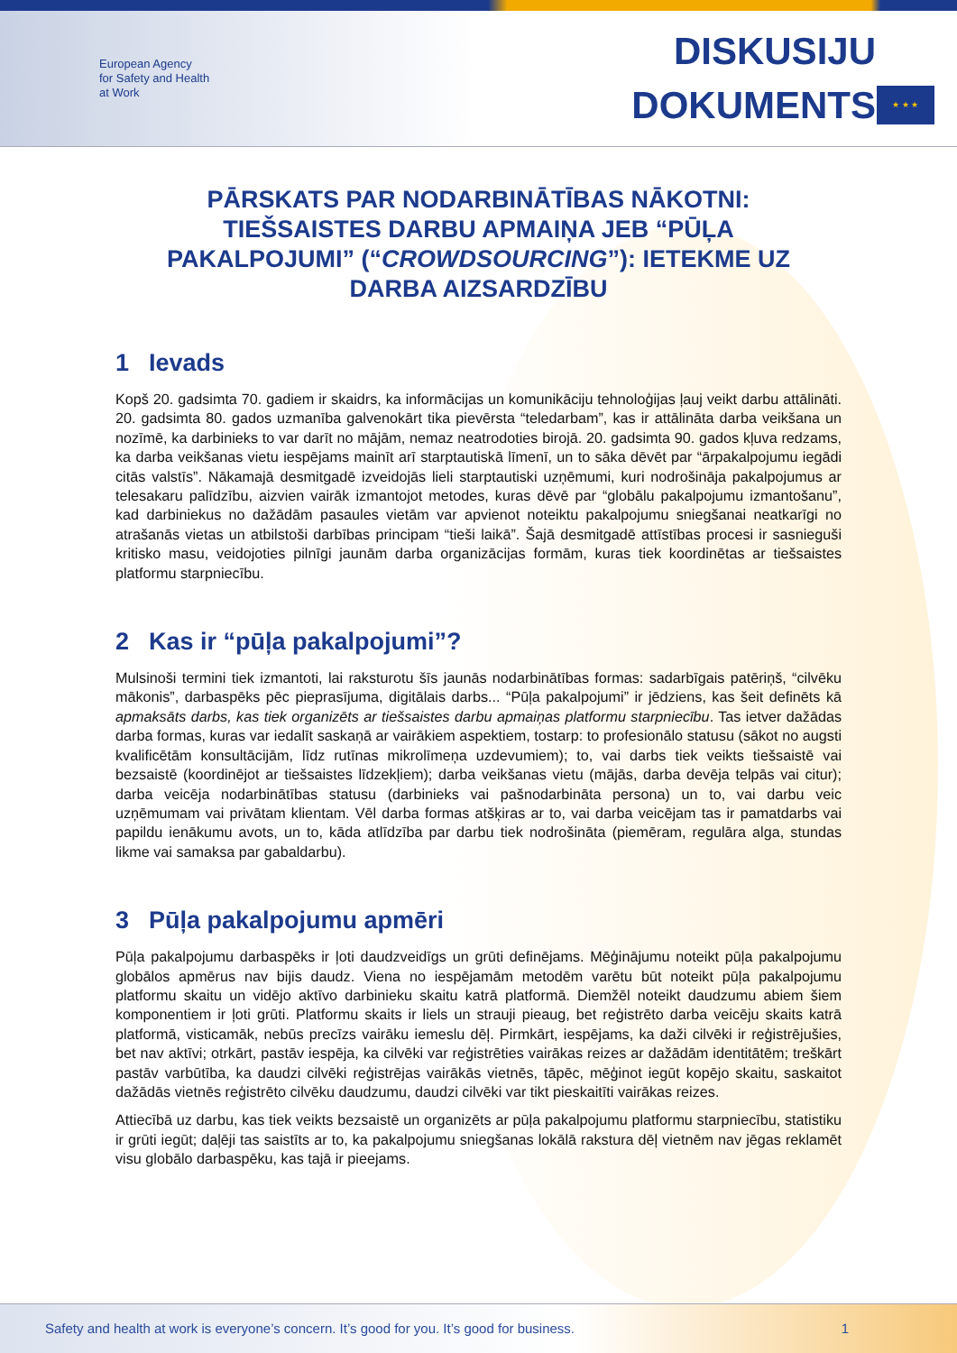European Agency
for Safety and Health
at Work
DISKUSIJU
DOKUMENTS
★ ★ ★
PĀRSKATS PAR NODARBINĀTĪBAS NĀKOTNI: TIEŠSAISTES DARBU APMAIŅA JEB “PŪĻA PAKALPOJUMI” (“CROWDSOURCING”): IETEKME UZ DARBA AIZSARDZĪBU
1 Ievads
Kopš 20. gadsimta 70. gadiem ir skaidrs, ka informācijas un komunikāciju tehnoloģijas ļauj veikt darbu attālināti. 20. gadsimta 80. gados uzmanība galvenokārt tika pievērsta “teledarbam”, kas ir attālināta darba veikšana un nozīmē, ka darbinieks to var darīt no mājām, nemaz neatrodoties birojā. 20. gadsimta 90. gados kļuva redzams, ka darba veikšanas vietu iespējams mainīt arī starptautiskā līmenī, un to sāka dēvēt par “ārpakalpojumu iegādi citās valstīs”. Nākamajā desmitgadē izveidojās lieli starptautiski uzņēmumi, kuri nodrošināja pakalpojumus ar telesakaru palīdzību, aizvien vairāk izmantojot metodes, kuras dēvē par “globālu pakalpojumu izmantošanu”, kad darbiniekus no dažādām pasaules vietām var apvienot noteiktu pakalpojumu sniegšanai neatkarīgi no atrašanās vietas un atbilstoši darbības principam “tieši laikā”. Šajā desmitgadē attīstības procesi ir sasnieguši kritisko masu, veidojoties pilnīgi jaunām darba organizācijas formām, kuras tiek koordinētas ar tiešsaistes platformu starpniecību.
2 Kas ir “pūļa pakalpojumi”?
Mulsinoši termini tiek izmantoti, lai raksturotu šīs jaunās nodarbinātības formas: sadarbīgais patēriņš, “cilvēku mākonis”, darbaspēks pēc pieprasījuma, digitālais darbs... “Pūļa pakalpojumi” ir jēdziens, kas šeit definēts kā apmaksāts darbs, kas tiek organizēts ar tiešsaistes darbu apmaiņas platformu starpniecību. Tas ietver dažādas darba formas, kuras var iedalīt saskaņā ar vairākiem aspektiem, tostarp: to profesionālo statusu (sākot no augsti kvalificētām konsultācijām, līdz rutīnas mikrolīmeņa uzdevumiem); to, vai darbs tiek veikts tiešsaistē vai bezsaistē (koordinējot ar tiešsaistes līdzekļiem); darba veikšanas vietu (mājās, darba devēja telpās vai citur); darba veicēja nodarbinātības statusu (darbinieks vai pašnodarbināta persona) un to, vai darbu veic uzņēmumam vai privātam klientam. Vēl darba formas atšķiras ar to, vai darba veicējam tas ir pamatdarbs vai papildu ienākumu avots, un to, kāda atlīdzība par darbu tiek nodrošināta (piemēram, regulāra alga, stundas likme vai samaksa par gabaldarbu).
3 Pūļa pakalpojumu apmēri
Pūļa pakalpojumu darbaspēks ir ļoti daudzveidīgs un grūti definējams. Mēģinājumu noteikt pūļa pakalpojumu globālos apmērus nav bijis daudz. Viena no iespējamām metodēm varētu būt noteikt pūļa pakalpojumu platformu skaitu un vidējo aktīvo darbinieku skaitu katrā platformā. Diemžēl noteikt daudzumu abiem šiem komponentiem ir ļoti grūti. Platformu skaits ir liels un strauji pieaug, bet reģistrēto darba veicēju skaits katrā platformā, visticamāk, nebūs precīzs vairāku iemeslu dēļ. Pirmkārt, iespējams, ka daži cilvēki ir reģistrējušies, bet nav aktīvi; otrkārt, pastāv iespēja, ka cilvēki var reģistrēties vairākas reizes ar dažādām identitātēm; treškārt pastāv varbūtība, ka daudzi cilvēki reģistrējas vairākās vietnēs, tāpēc, mēģinot iegūt kopējo skaitu, saskaitot dažādās vietnēs reģistrēto cilvēku daudzumu, daudzi cilvēki var tikt pieskaitīti vairākas reizes.
Attiecībā uz darbu, kas tiek veikts bezsaistē un organizēts ar pūļa pakalpojumu platformu starpniecību, statistiku ir grūti iegūt; daļēji tas saistīts ar to, ka pakalpojumu sniegšanas lokālā rakstura dēļ vietnēm nav jēgas reklamēt visu globālo darbaspēku, kas tajā ir pieejams.
Safety and health at work is everyone’s concern. It’s good for you. It’s good for business. 1